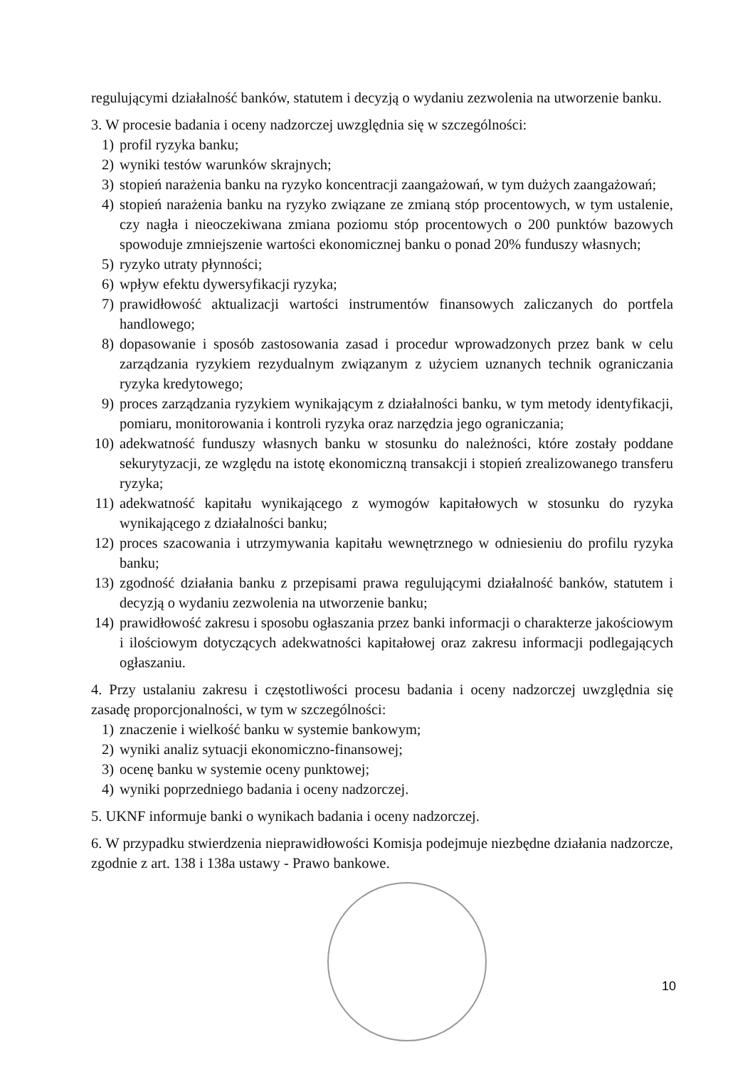regulującymi działalność banków, statutem i decyzją o wydaniu zezwolenia na utworzenie banku.
3. W procesie badania i oceny nadzorczej uwzględnia się w szczególności:
1) profil ryzyka banku;
2) wyniki testów warunków skrajnych;
3) stopień narażenia banku na ryzyko koncentracji zaangażowań, w tym dużych zaangażowań;
4) stopień narażenia banku na ryzyko związane ze zmianą stóp procentowych, w tym ustalenie, czy nagła i nieoczekiwana zmiana poziomu stóp procentowych o 200 punktów bazowych spowoduje zmniejszenie wartości ekonomicznej banku o ponad 20% funduszy własnych;
5) ryzyko utraty płynności;
6) wpływ efektu dywersyfikacji ryzyka;
7) prawidłowość aktualizacji wartości instrumentów finansowych zaliczanych do portfela handlowego;
8) dopasowanie i sposób zastosowania zasad i procedur wprowadzonych przez bank w celu zarządzania ryzykiem rezydualnym związanym z użyciem uznanych technik ograniczania ryzyka kredytowego;
9) proces zarządzania ryzykiem wynikającym z działalności banku, w tym metody identyfikacji, pomiaru, monitorowania i kontroli ryzyka oraz narzędzia jego ograniczania;
10) adekwatność funduszy własnych banku w stosunku do należności, które zostały poddane sekurytyzacji, ze względu na istotę ekonomiczną transakcji i stopień zrealizowanego transferu ryzyka;
11) adekwatność kapitału wynikającego z wymogów kapitałowych w stosunku do ryzyka wynikającego z działalności banku;
12) proces szacowania i utrzymywania kapitału wewnętrznego w odniesieniu do profilu ryzyka banku;
13) zgodność działania banku z przepisami prawa regulującymi działalność banków, statutem i decyzją o wydaniu zezwolenia na utworzenie banku;
14) prawidłowość zakresu i sposobu ogłaszania przez banki informacji o charakterze jakościowym i ilościowym dotyczących adekwatności kapitałowej oraz zakresu informacji podlegających ogłaszaniu.
4. Przy ustalaniu zakresu i częstotliwości procesu badania i oceny nadzorczej uwzględnia się zasadę proporcjonalności, w tym w szczególności:
1) znaczenie i wielkość banku w systemie bankowym;
2) wyniki analiz sytuacji ekonomiczno-finansowej;
3) ocenę banku w systemie oceny punktowej;
4) wyniki poprzedniego badania i oceny nadzorczej.
5. UKNF informuje banki o wynikach badania i oceny nadzorczej.
6. W przypadku stwierdzenia nieprawidłowości Komisja podejmuje niezbędne działania nadzorcze, zgodnie z art. 138 i 138a ustawy - Prawo bankowe.
10